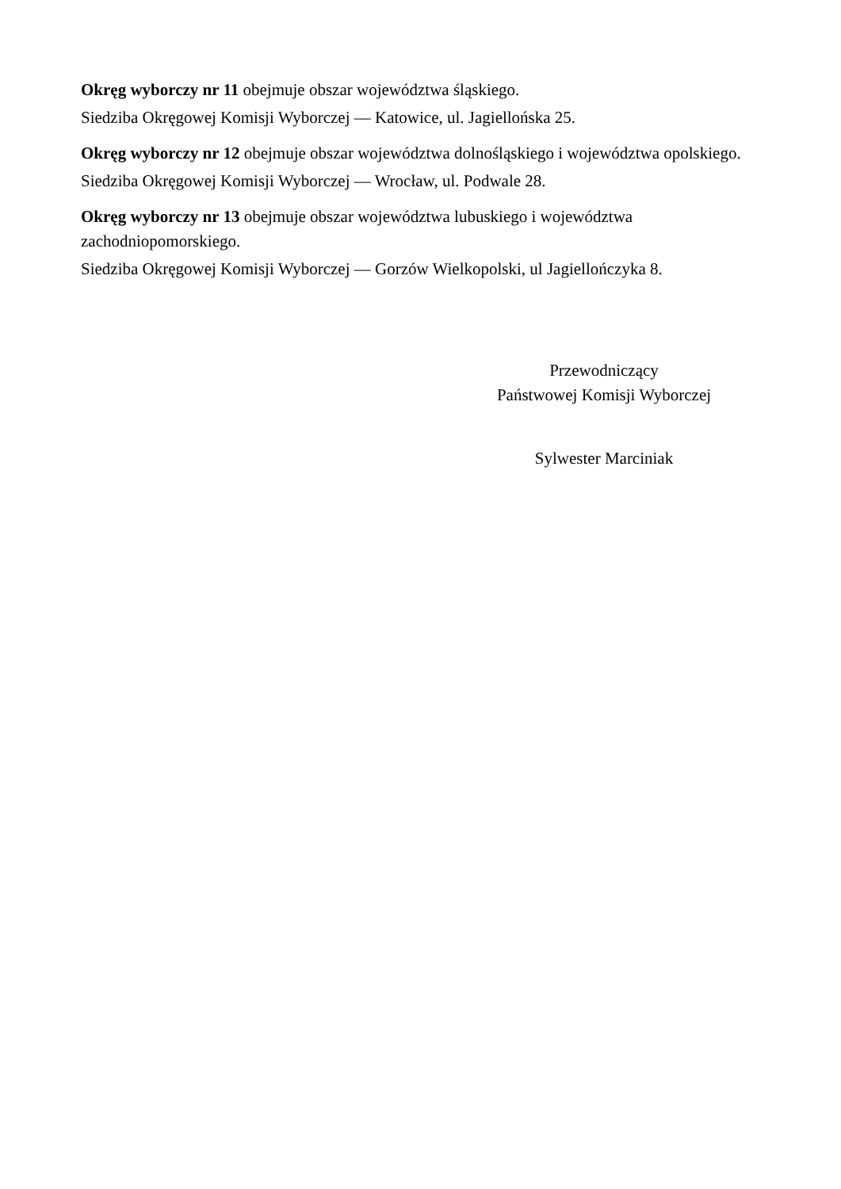Okręg wyborczy nr 11 obejmuje obszar województwa śląskiego.
Siedziba Okręgowej Komisji Wyborczej — Katowice, ul. Jagiellońska 25.
Okręg wyborczy nr 12 obejmuje obszar województwa dolnośląskiego i województwa opolskiego.
Siedziba Okręgowej Komisji Wyborczej — Wrocław, ul. Podwale 28.
Okręg wyborczy nr 13 obejmuje obszar województwa lubuskiego i województwa zachodniopomorskiego.
Siedziba Okręgowej Komisji Wyborczej — Gorzów Wielkopolski, ul Jagiellończyka 8.
Przewodniczący
Państwowej Komisji Wyborczej
Sylwester Marciniak